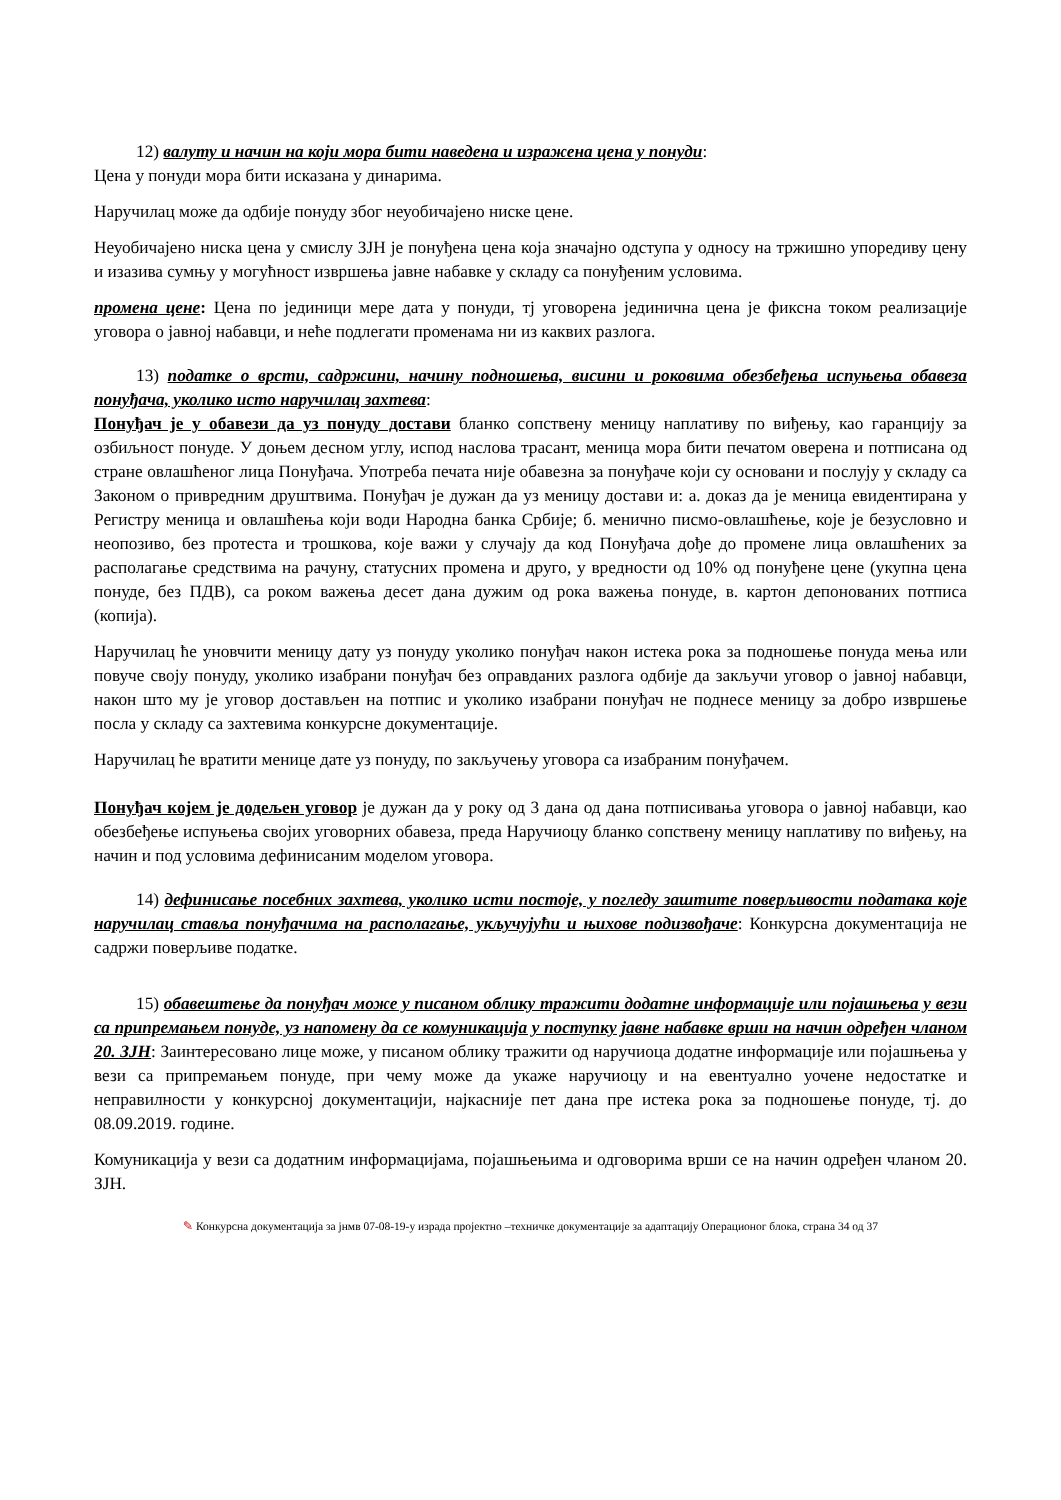12) валуту и начин на који мора бити наведена и изражена цена у понуди:
Цена у понуди мора бити исказана у динарима.
Наручилац може да одбије понуду због неуобичајено ниске цене.
Неуобичајено ниска цена у смислу ЗЈН је понуђена цена која значајно одступа у односу на тржишно упоредиву цену и изазива сумњу у могућност извршења јавне набавке у складу са понуђеним условима.
промена цене: Цена по јединици мере дата у понуди, тј уговорена јединична цена је фиксна током реализације уговора о јавној набавци, и неће подлегати променама ни из каквих разлога.
13) податке о врсти, садржини, начину подношења, висини и роковима обезбеђења испуњења обавеза понуђача, уколико исто наручилац захтева:
Понуђач је у обавези да уз понуду достави бланко сопствену меницу наплативу по виђењу, као гаранцију за озбиљност понуде. У доњем десном углу, испод наслова трасант, меница мора бити печатом оверена и потписана од стране овлашћеног лица Понуђача. Употреба печата није обавезна за понуђаче који су основани и послују у складу са Законом о привредним друштвима. Понуђач је дужан да уз меницу достави и: а. доказ да је меница евидентирана у Регистру меница и овлашћења који води Народна банка Србије; б. менично писмо-овлашћење, које је безусловно и неопозиво, без протеста и трошкова, које важи у случају да код Понуђача дође до промене лица овлашћених за располагање средствима на рачуну, статусних промена и друго, у вредности од 10% од понуђене цене (укупна цена понуде, без ПДВ), са роком важења десет дана дужим од рока важења понуде, в. картон депонованих потписа (копија).
Наручилац ће уновчити меницу дату уз понуду уколико понуђач након истека рока за подношење понуда мења или повуче своју понуду, уколико изабрани понуђач без оправданих разлога одбије да закључи уговор о јавној набавци, након што му је уговор достављен на потпис и уколико изабрани понуђач не поднесе меницу за добро извршење посла у складу са захтевима конкурсне документације.
Наручилац ће вратити менице дате уз понуду, по закључењу уговора са изабраним понуђачем.
Понуђач којем је додељен уговор је дужан да у року од 3 дана од дана потписивања уговора о јавној набавци, као обезбеђење испуњења својих уговорних обавеза, преда Наручиоцу бланко сопствену меницу наплативу по виђењу, на начин и под условима дефинисаним моделом уговора.
14) дефинисање посебних захтева, уколико исти постоје, у погледу заштите поверљивости података које наручилац ставља понуђачима на располагање, укључујући и њихове подизвођаче: Конкурсна документација не садржи поверљиве податке.
15) обавештење да понуђач може у писаном облику тражити додатне информације или појашњења у вези са припремањем понуде, уз напомену да се комуникација у поступку јавне набавке врши на начин одређен чланом 20. ЗЈН: Заинтересовано лице може, у писаном облику тражити од наручиоца додатне информације или појашњења у вези са припремањем понуде, при чему може да укаже наручиоцу и на евентуално уочене недостатке и неправилности у конкурсној документацији, најкасније пет дана пре истека рока за подношење понуде, тј. до 08.09.2019. године.
Комуникација у вези са додатним информацијама, појашњењима и одговорима врши се на начин одређен чланом 20. ЗЈН.
✎ Конкурсна документација за јнмв 07-08-19-у израда пројектно –техничке документације за адаптацију Операционог блока, страна 34 од 37